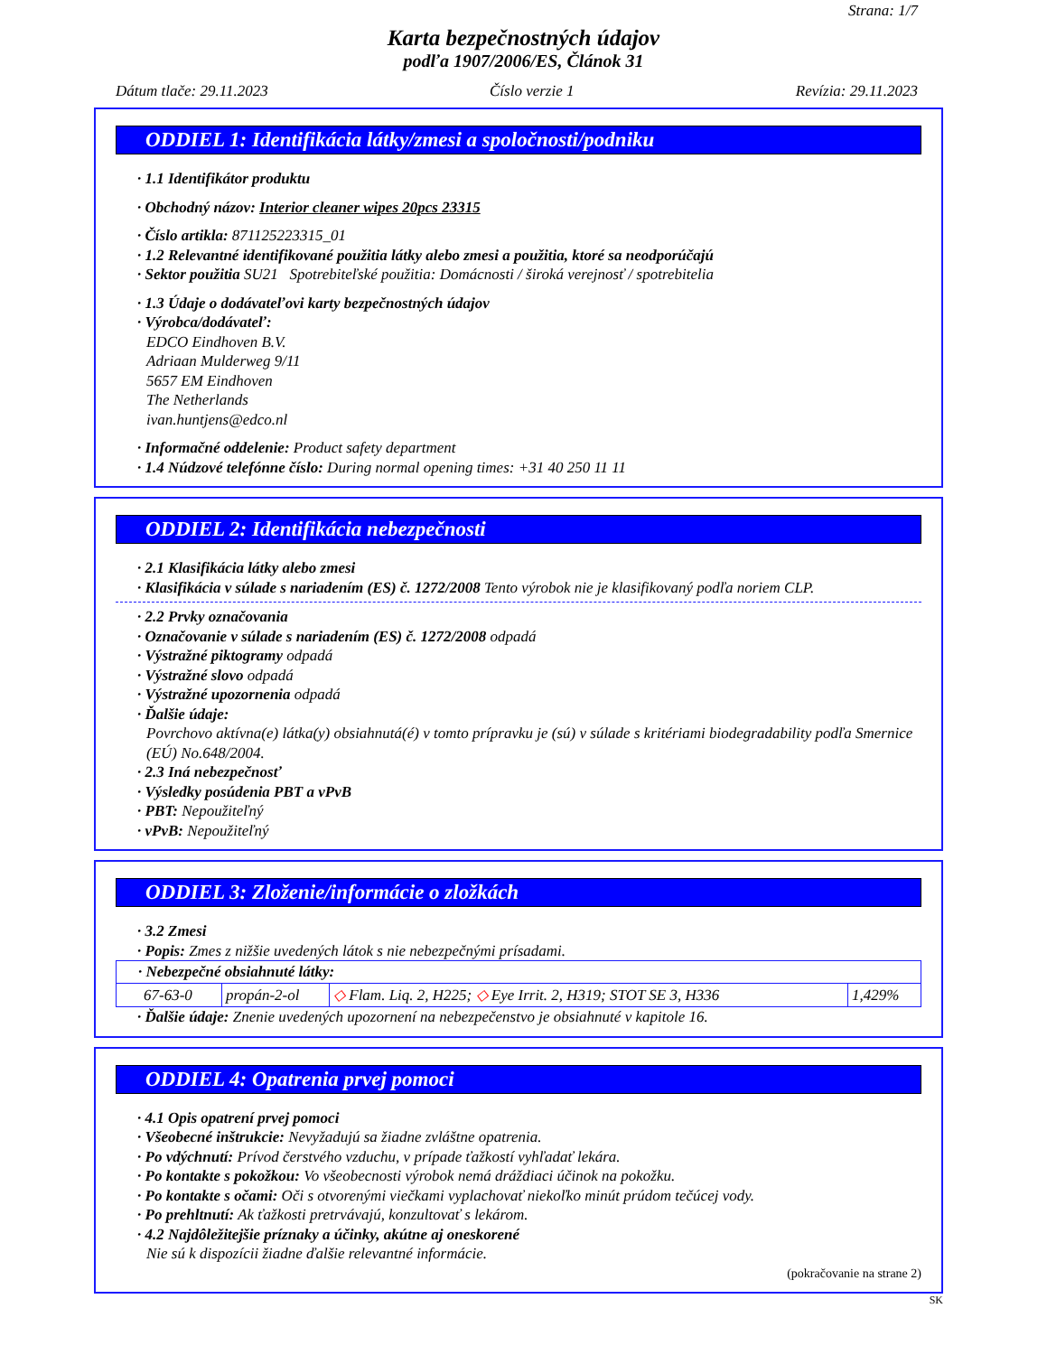Strana: 1/7
Karta bezpečnostných údajov
podľa 1907/2006/ES, Článok 31
Dátum tlače: 29.11.2023 Číslo verzie 1 Revízia: 29.11.2023
ODDIEL 1: Identifikácia látky/zmesi a spoločnosti/podniku
· 1.1 Identifikátor produktu
· Obchodný názov: Interior cleaner wipes 20pcs 23315
· Číslo artikla: 871125223315_01
· 1.2 Relevantné identifikované použitia látky alebo zmesi a použitia, ktoré sa neodporúčajú
· Sektor použitia SU21 Spotrebiteľské použitia: Domácnosti / široká verejnosť / spotrebitelia
· 1.3 Údaje o dodávateľovi karty bezpečnostných údajov
· Výrobca/dodávateľ:
EDCO Eindhoven B.V.
Adriaan Mulderweg 9/11
5657 EM Eindhoven
The Netherlands
ivan.huntjens@edco.nl
· Informačné oddelenie: Product safety department
· 1.4 Núdzové telefónne číslo: During normal opening times: +31 40 250 11 11
ODDIEL 2: Identifikácia nebezpečnosti
· 2.1 Klasifikácia látky alebo zmesi
· Klasifikácia v súlade s nariadením (ES) č. 1272/2008 Tento výrobok nie je klasifikovaný podľa noriem CLP.
· 2.2 Prvky označovania
· Označovanie v súlade s nariadením (ES) č. 1272/2008 odpadá
· Výstražné piktogramy odpadá
· Výstražné slovo odpadá
· Výstražné upozornenia odpadá
· Ďalšie údaje:
Povrchovo aktívna(e) látka(y) obsiahnutá(é) v tomto prípravku je (sú) v súlade s kritériami biodegradability podľa Smernice (EÚ) No.648/2004.
· 2.3 Iná nebezpečnosť
· Výsledky posúdenia PBT a vPvB
· PBT: Nepoužiteľný
· vPvB: Nepoužiteľný
ODDIEL 3: Zloženie/informácie o zložkách
· 3.2 Zmesi
· Popis: Zmes z nižšie uvedených látok s nie nebezpečnými prísadami.
| · Nebezpečné obsiahnuté látky: | | | |
| 67-63-0 | propán-2-ol | ◇ Flam. Liq. 2, H225; ◇ Eye Irrit. 2, H319; STOT SE 3, H336 | 1,429% |
· Ďalšie údaje: Znenie uvedených upozornení na nebezpečenstvo je obsiahnuté v kapitole 16.
ODDIEL 4: Opatrenia prvej pomoci
· 4.1 Opis opatrení prvej pomoci
· Všeobecné inštrukcie: Nevyžadujú sa žiadne zvláštne opatrenia.
· Po vdýchnutí: Prívod čerstvého vzduchu, v prípade ťažkostí vyhľadať lekára.
· Po kontakte s pokožkou: Vo všeobecnosti výrobok nemá dráždiaci účinok na pokožku.
· Po kontakte s očami: Oči s otvorenými viečkami vyplachovať niekoľko minút prúdom tečúcej vody.
· Po prehltnutí: Ak ťažkosti pretrvávajú, konzultovať s lekárom.
· 4.2 Najdôležitejšie príznaky a účinky, akútne aj oneskorené
Nie sú k dispozícii žiadne ďalšie relevantné informácie.
(pokračovanie na strane 2)
SK